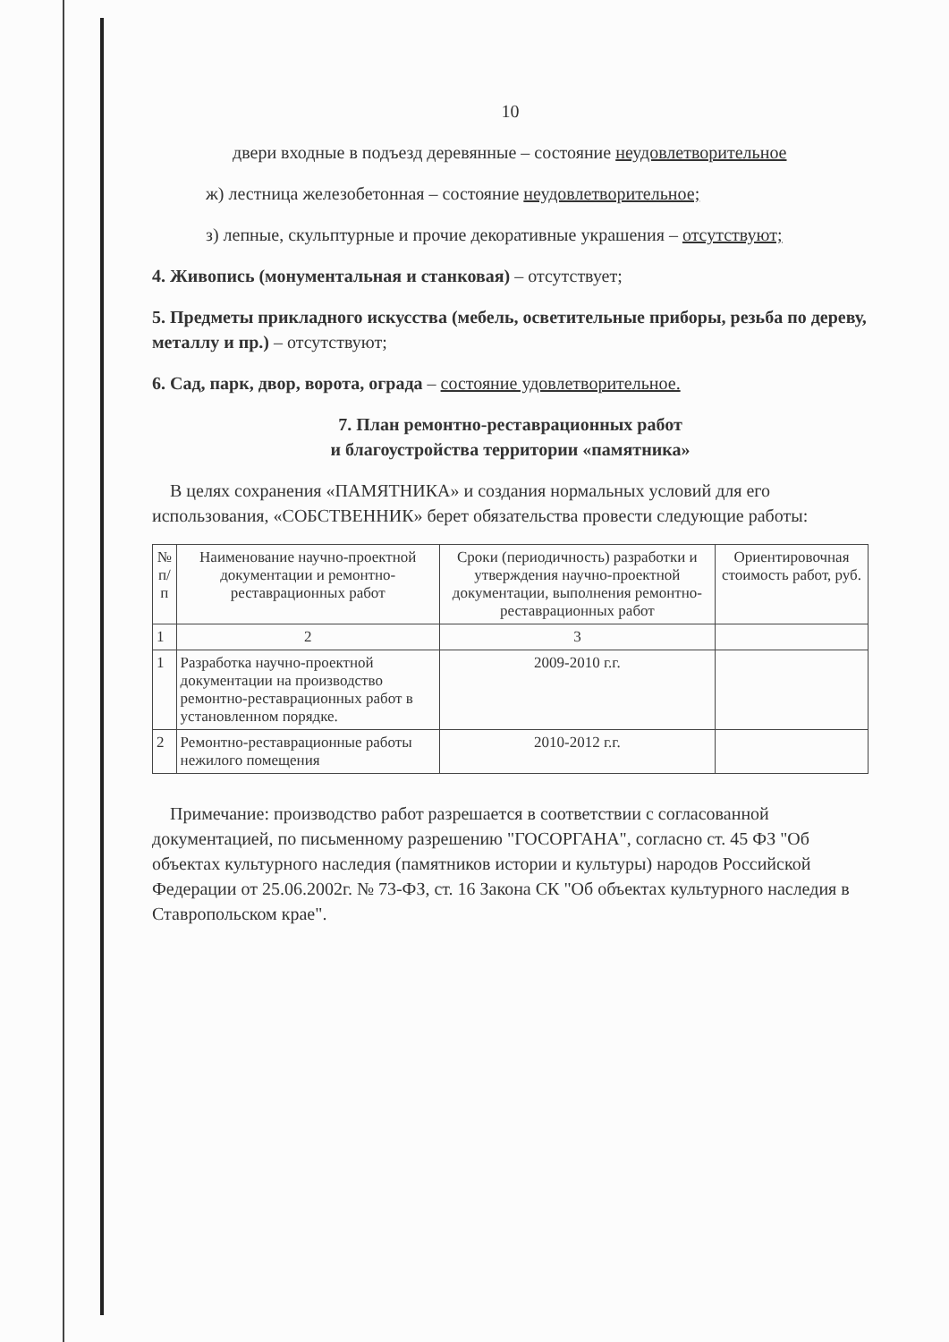10
двери входные в подъезд деревянные – состояние неудовлетворительное
ж) лестница железобетонная – состояние неудовлетворительное;
з) лепные, скульптурные и прочие декоративные украшения – отсутствуют;
4. Живопись (монументальная и станковая) – отсутствует;
5. Предметы прикладного искусства (мебель, осветительные приборы, резьба по дереву, металлу и пр.) – отсутствуют;
6. Сад, парк, двор, ворота, ограда – состояние удовлетворительное.
7. План ремонтно-реставрационных работ
и благоустройства территории «памятника»
В целях сохранения «ПАМЯТНИКА» и создания нормальных условий для его использования, «СОБСТВЕННИК» берет обязательства провести следующие работы:
| № п/п | Наименование научно-проектной документации и ремонтно-реставрационных работ | Сроки (периодичность) разработки и утверждения научно-проектной документации, выполнения ремонтно-реставрационных работ | Ориентировочная стоимость работ, руб. |
| --- | --- | --- | --- |
| 1 | 2 | 3 | |
| 1 | Разработка научно-проектной документации на производство ремонтно-реставрационных работ в установленном порядке. | 2009-2010 г.г. | |
| 2 | Ремонтно-реставрационные работы нежилого помещения | 2010-2012 г.г. | |
Примечание: производство работ разрешается в соответствии с согласованной документацией, по письменному разрешению "ГОСОРГАНА", согласно ст. 45 ФЗ "Об объектах культурного наследия (памятников истории и культуры) народов Российской Федерации от 25.06.2002г. № 73-ФЗ, ст. 16 Закона СК "Об объектах культурного наследия в Ставропольском крае".